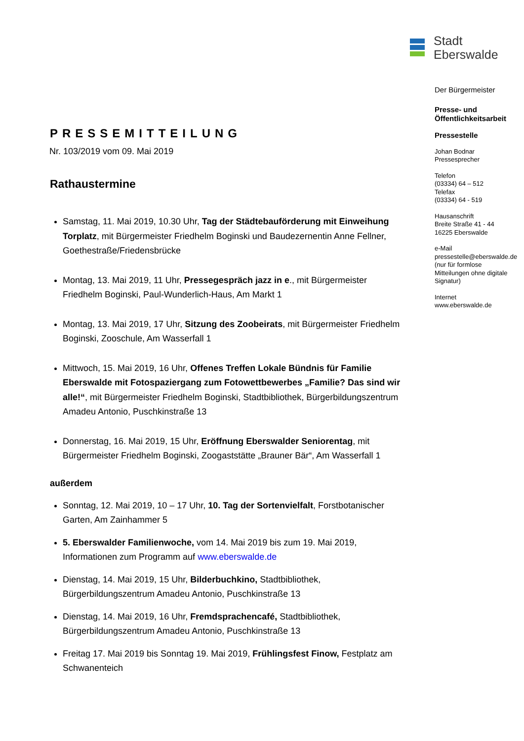PRESSEMITTEILUNG
Nr. 103/2019 vom 09. Mai 2019
Rathaustermine
Samstag, 11. Mai 2019, 10.30 Uhr, Tag der Städtebauförderung mit Einweihung Torplatz, mit Bürgermeister Friedhelm Boginski und Baudezernentin Anne Fellner, Goethestraße/Friedensbrücke
Montag, 13. Mai 2019, 11 Uhr, Pressegespräch jazz in e., mit Bürgermeister Friedhelm Boginski, Paul-Wunderlich-Haus, Am Markt 1
Montag, 13. Mai 2019, 17 Uhr, Sitzung des Zoobeirats, mit Bürgermeister Friedhelm Boginski, Zooschule, Am Wasserfall 1
Mittwoch, 15. Mai 2019, 16 Uhr, Offenes Treffen Lokale Bündnis für Familie Eberswalde mit Fotospaziergang zum Fotowettbewerbes „Familie? Das sind wir alle!“, mit Bürgermeister Friedhelm Boginski, Stadtbibliothek, Bürgerbildungszentrum Amadeu Antonio, Puschkinstraße 13
Donnerstag, 16. Mai 2019, 15 Uhr, Eröffnung Eberswalder Seniorentag, mit Bürgermeister Friedhelm Boginski, Zoogaststätte „Brauner Bär“, Am Wasserfall 1
außerdem
Sonntag, 12. Mai 2019, 10 – 17 Uhr, 10. Tag der Sortenvielfalt, Forstbotanischer Garten, Am Zainhammer 5
5. Eberswalder Familienwoche, vom 14. Mai 2019 bis zum 19. Mai 2019, Informationen zum Programm auf www.eberswalde.de
Dienstag, 14. Mai 2019, 15 Uhr, Bilderbuchkino, Stadtbibliothek, Bürgerbildungszentrum Amadeu Antonio, Puschkinstraße 13
Dienstag, 14. Mai 2019, 16 Uhr, Fremdsprachencafé, Stadtbibliothek, Bürgerbildungszentrum Amadeu Antonio, Puschkinstraße 13
Freitag 17. Mai 2019 bis Sonntag 19. Mai 2019, Frühlingsfest Finow, Festplatz am Schwanenteich
Stadt
Eberswalde
Der Bürgermeister
Presse- und
Öffentlichkeitsarbeit
Pressestelle
Johan Bodnar
Pressesprecher
Telefon
(03334) 64 – 512
Telefax
(03334) 64 - 519
Hausanschrift
Breite Straße 41 - 44
16225 Eberswalde
e-Mail
pressestelle@eberswalde.de
(nur für formlose
Mitteilungen ohne digitale
Signatur)
Internet
www.eberswalde.de